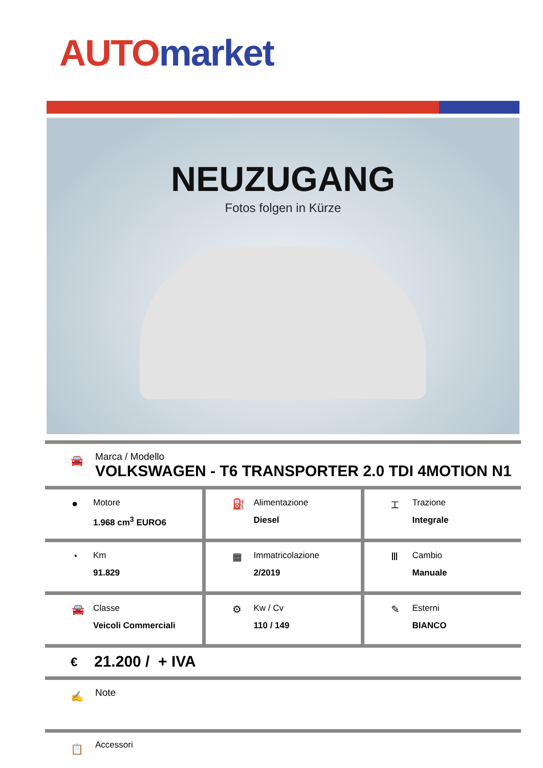AUTO market
NEUZUGANG
Fotos folgen in Kürze
🚘
Marca / Modello
VOLKSWAGEN - T6 TRANSPORTER 2.0 TDI 4MOTION N1
| ● Motore 1.968 cm<sup>3</sup> EURO6 | ⛽ Alimentazione Diesel | ⌶ Trazione Integrale |
| ◔ Km 91.829 | ▦ Immatricolazione 2/2019 | Ⅲ Cambio Manuale |
| 🚘 Classe Veicoli Commerciali | ⚙ Kw / Cv 110 / 149 | ✎ Esterni BIANCO |
€ 21.200 / + IVA
✍ Note
📋 Accessori